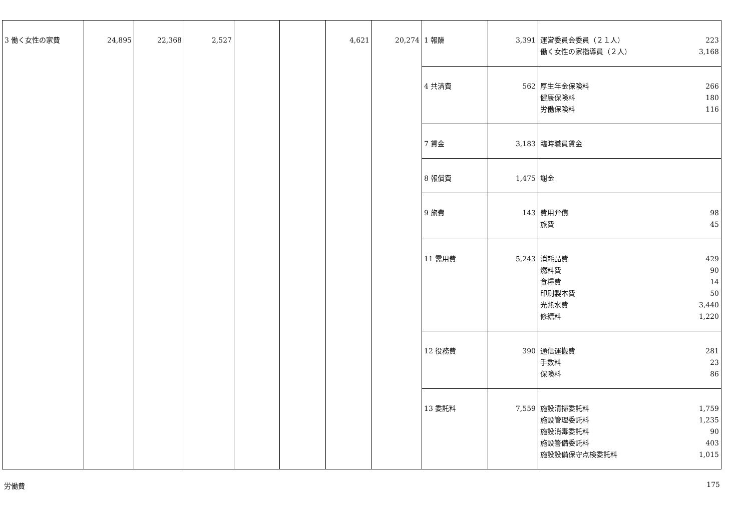| 3 働く女性の家費 | 24,895 | 22,368 | 2,527 | | | 4,621 | 20,274 | 1 報酬 | 3,391 | 運営委員会委員（２１人） 223 働く女性の家指導員（２人） 3,168 |
| | | | | | | | | 4 共済費 | 562 | 厚生年金保険料 266 健康保険料 180 労働保険料 116 |
| | | | | | | | | 7 賃金 | 3,183 | 臨時職員賃金 |
| | | | | | | | | 8 報償費 | 1,475 | 謝金 |
| | | | | | | | | 9 旅費 | 143 | 費用弁償 98 旅費 45 |
| | | | | | | | | 11 需用費 | 5,243 | 消耗品費 429 燃料費 90 食糧費 14 印刷製本費 50 光熱水費 3,440 修繕料 1,220 |
| | | | | | | | | 12 役務費 | 390 | 通信運搬費 281 手数料 23 保険料 86 |
| | | | | | | | | 13 委託料 | 7,559 | 施設清掃委託料 1,759 施設管理委託料 1,235 施設消毒委託料 90 施設警備委託料 403 施設設備保守点検委託料 1,015 |
労働費 175